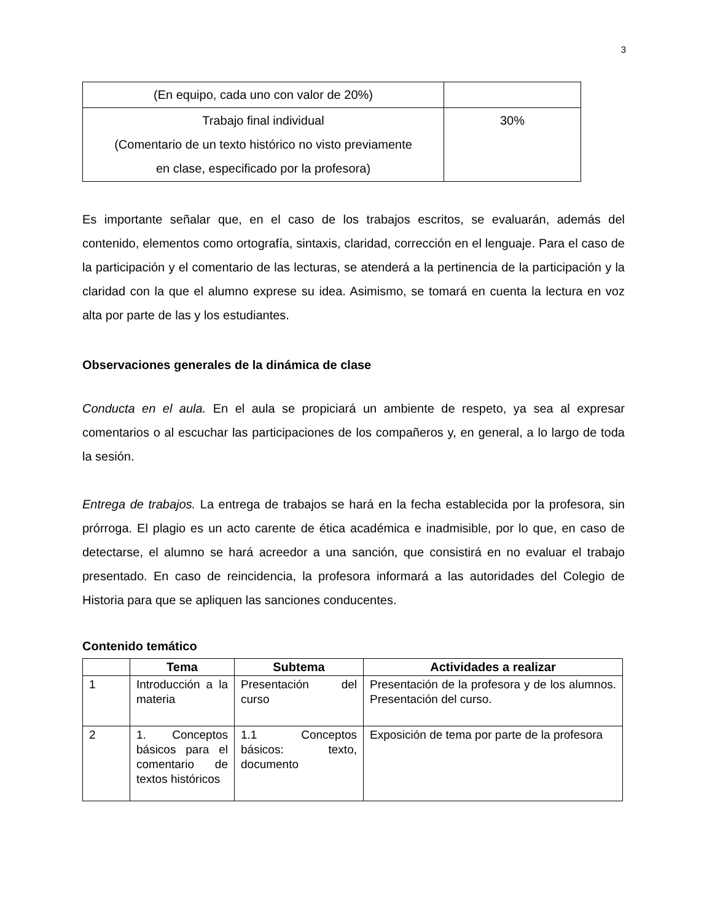3
| (En equipo, cada uno con valor de 20%) | |
| Trabajo final individual (Comentario de un texto histórico no visto previamente en clase, especificado por la profesora) | 30% |
Es importante señalar que, en el caso de los trabajos escritos, se evaluarán, además del contenido, elementos como ortografía, sintaxis, claridad, corrección en el lenguaje. Para el caso de la participación y el comentario de las lecturas, se atenderá a la pertinencia de la participación y la claridad con la que el alumno exprese su idea. Asimismo, se tomará en cuenta la lectura en voz alta por parte de las y los estudiantes.
Observaciones generales de la dinámica de clase
Conducta en el aula. En el aula se propiciará un ambiente de respeto, ya sea al expresar comentarios o al escuchar las participaciones de los compañeros y, en general, a lo largo de toda la sesión.
Entrega de trabajos. La entrega de trabajos se hará en la fecha establecida por la profesora, sin prórroga. El plagio es un acto carente de ética académica e inadmisible, por lo que, en caso de detectarse, el alumno se hará acreedor a una sanción, que consistirá en no evaluar el trabajo presentado. En caso de reincidencia, la profesora informará a las autoridades del Colegio de Historia para que se apliquen las sanciones conducentes.
Contenido temático
| | Tema | Subtema | Actividades a realizar |
| --- | --- | --- | --- |
| 1 | Introducción a la materia | Presentación del curso | Presentación de la profesora y de los alumnos. Presentación del curso. |
| 2 | 1. Conceptos básicos para el comentario de textos históricos | 1.1 Conceptos básicos: texto, documento | Exposición de tema por parte de la profesora |